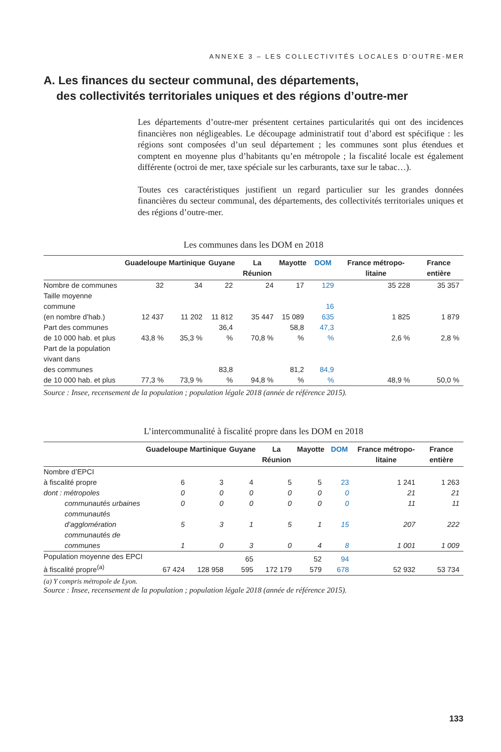ANNEXE 3 – LES COLLECTIVITÉS LOCALES D’OUTRE-MER
A. Les finances du secteur communal, des départements,
des collectivités territoriales uniques et des régions d’outre-mer
Les départements d’outre-mer présentent certaines particularités qui ont des incidences financières non négligeables. Le découpage administratif tout d’abord est spécifique : les régions sont composées d’un seul département ; les communes sont plus étendues et comptent en moyenne plus d’habitants qu’en métropole ; la fiscalité locale est également différente (octroi de mer, taxe spéciale sur les carburants, taxe sur le tabac…).
Toutes ces caractéristiques justifient un regard particulier sur les grandes données financières du secteur communal, des départements, des collectivités territoriales uniques et des régions d’outre-mer.
Les communes dans les DOM en 2018
| | Guadeloupe | Martinique | Guyane | La Réunion | Mayotte | DOM | France métropo-litaine | France entière |
| --- | --- | --- | --- | --- | --- | --- | --- | --- |
| Nombre de communes | 32 | 34 | 22 | 24 | 17 | 129 | 35 228 | 35 357 |
| Taille moyenne commune (en nombre d’hab.) | 12 437 | 11 202 | 11 812 | 35 447 | 15 089 | 16 635 | 1 825 | 1 879 |
| Part des communes de 10 000 hab. et plus | 43,8 % | 35,3 % | 36,4 % | 70,8 % | 58,8 % | 47,3 % | 2,6 % | 2,8 % |
| Part de la population vivant dans des communes de 10 000 hab. et plus | 77,3 % | 73,9 % | 83,8 % | 94,8 % | 81,2 % | 84,9 % | 48,9 % | 50,0 % |
Source : Insee, recensement de la population ; population légale 2018 (année de référence 2015).
L’intercommunalité à fiscalité propre dans les DOM en 2018
| | Guadeloupe | Martinique | Guyane | La Réunion | Mayotte | DOM | France métropo-litaine | France entière |
| --- | --- | --- | --- | --- | --- | --- | --- | --- |
| Nombre d’EPCI à fiscalité propre | 6 | 3 | 4 | 5 | 5 | 23 | 1 241 | 1 263 |
| dont : métropoles | 0 | 0 | 0 | 0 | 0 | 0 | 21 | 21 |
| communautés urbaines | 0 | 0 | 0 | 0 | 0 | 0 | 11 | 11 |
| communautés d’agglomération | 5 | 3 | 1 | 5 | 1 | 15 | 207 | 222 |
| communautés de communes | 1 | 0 | 3 | 0 | 4 | 8 | 1 001 | 1 009 |
| Population moyenne des EPCI à fiscalité propre<sup>(a)</sup> | 67 424 | 128 958 | 65 595 | 172 179 | 52 579 | 94 678 | 52 932 | 53 734 |
(a) Y compris métropole de Lyon.
Source : Insee, recensement de la population ; population légale 2018 (année de référence 2015).
133